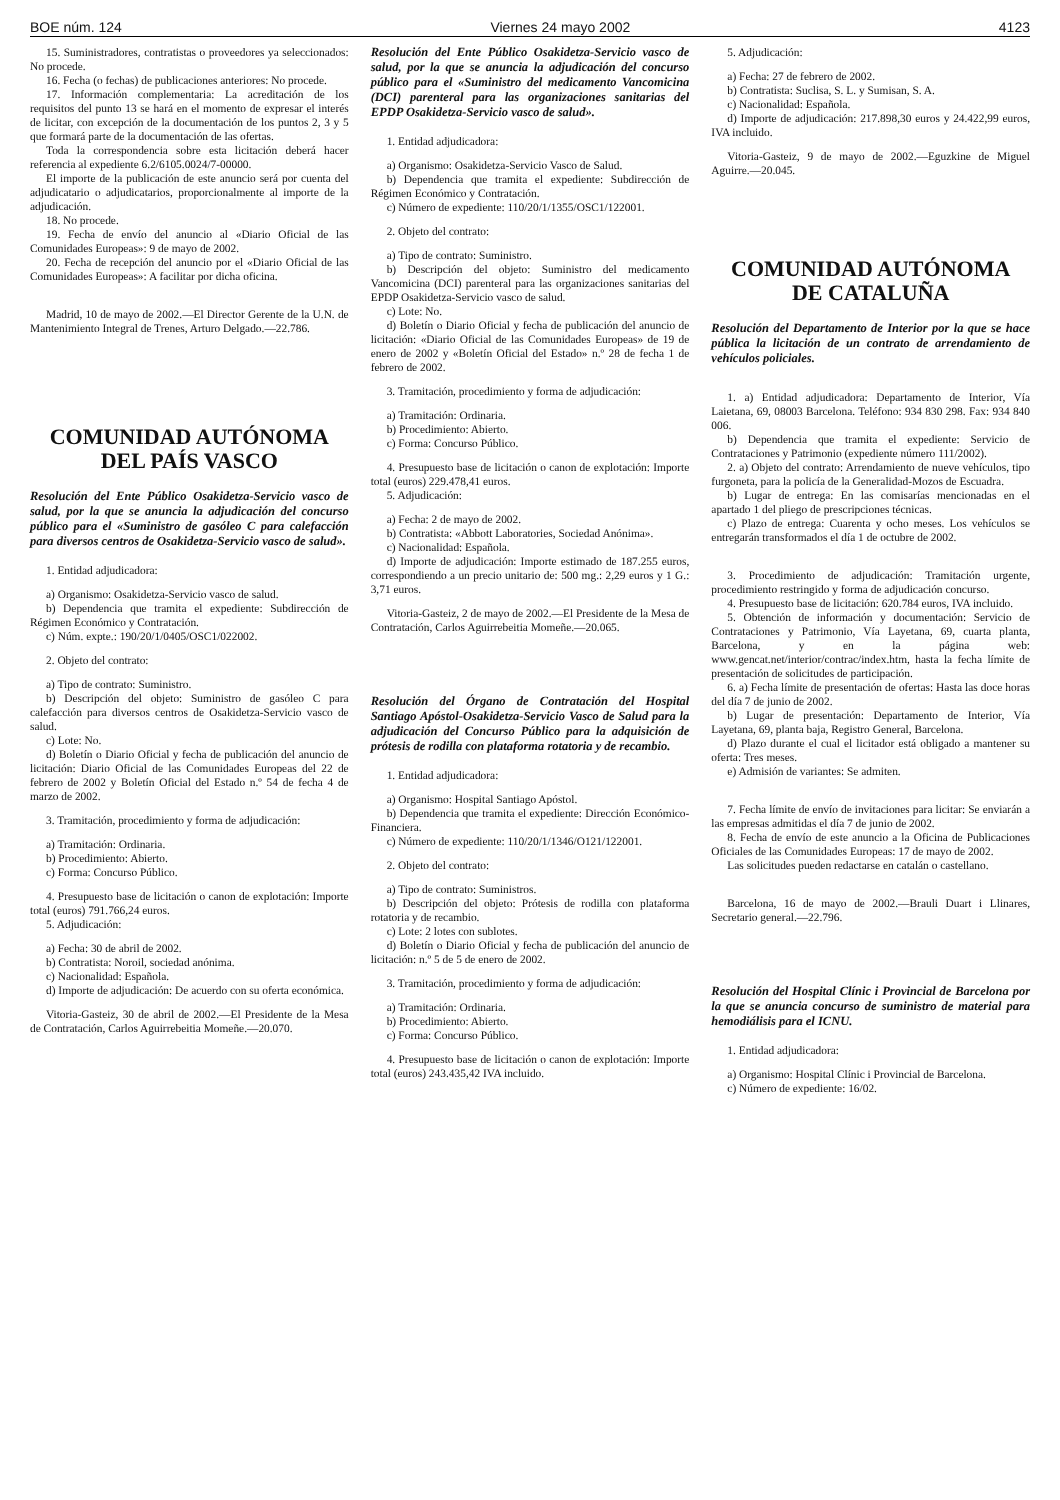BOE núm. 124 Viernes 24 mayo 2002 4123
15. Suministradores, contratistas o proveedores ya seleccionados: No procede.
16. Fecha (o fechas) de publicaciones anteriores: No procede.
17. Información complementaria: La acreditación de los requisitos del punto 13 se hará en el momento de expresar el interés de licitar, con excepción de la documentación de los puntos 2, 3 y 5 que formará parte de la documentación de las ofertas.
Toda la correspondencia sobre esta licitación deberá hacer referencia al expediente 6.2/6105.0024/7-00000.
El importe de la publicación de este anuncio será por cuenta del adjudicatario o adjudicatarios, proporcionalmente al importe de la adjudicación.
18. No procede.
19. Fecha de envío del anuncio al «Diario Oficial de las Comunidades Europeas»: 9 de mayo de 2002.
20. Fecha de recepción del anuncio por el «Diario Oficial de las Comunidades Europeas»: A facilitar por dicha oficina.
Madrid, 10 de mayo de 2002.—El Director Gerente de la U.N. de Mantenimiento Integral de Trenes, Arturo Delgado.—22.786.
COMUNIDAD AUTÓNOMA
DEL PAÍS VASCO
Resolución del Ente Público Osakidetza-Servicio vasco de salud, por la que se anuncia la adjudicación del concurso público para el «Suministro de gasóleo C para calefacción para diversos centros de Osakidetza-Servicio vasco de salud».
1. Entidad adjudicadora:
a) Organismo: Osakidetza-Servicio vasco de salud.
b) Dependencia que tramita el expediente: Subdirección de Régimen Económico y Contratación.
c) Núm. expte.: 190/20/1/0405/OSC1/022002.
2. Objeto del contrato:
a) Tipo de contrato: Suministro.
b) Descripción del objeto: Suministro de gasóleo C para calefacción para diversos centros de Osakidetza-Servicio vasco de salud.
c) Lote: No.
d) Boletín o Diario Oficial y fecha de publicación del anuncio de licitación: Diario Oficial de las Comunidades Europeas del 22 de febrero de 2002 y Boletín Oficial del Estado n.º 54 de fecha 4 de marzo de 2002.
3. Tramitación, procedimiento y forma de adjudicación:
a) Tramitación: Ordinaria.
b) Procedimiento: Abierto.
c) Forma: Concurso Público.
4. Presupuesto base de licitación o canon de explotación: Importe total (euros) 791.766,24 euros.
5. Adjudicación:
a) Fecha: 30 de abril de 2002.
b) Contratista: Noroil, sociedad anónima.
c) Nacionalidad: Española.
d) Importe de adjudicación: De acuerdo con su oferta económica.
Vitoria-Gasteiz, 30 de abril de 2002.—El Presidente de la Mesa de Contratación, Carlos Aguirrebeitia Momeñe.—20.070.
Resolución del Ente Público Osakidetza-Servicio vasco de salud, por la que se anuncia la adjudicación del concurso público para el «Suministro del medicamento Vancomicina (DCI) parenteral para las organizaciones sanitarias del EPDP Osakidetza-Servicio vasco de salud».
1. Entidad adjudicadora:
a) Organismo: Osakidetza-Servicio Vasco de Salud.
b) Dependencia que tramita el expediente: Subdirección de Régimen Económico y Contratación.
c) Número de expediente: 110/20/1/1355/OSC1/122001.
2. Objeto del contrato:
a) Tipo de contrato: Suministro.
b) Descripción del objeto: Suministro del medicamento Vancomicina (DCI) parenteral para las organizaciones sanitarias del EPDP Osakidetza-Servicio vasco de salud.
c) Lote: No.
d) Boletín o Diario Oficial y fecha de publicación del anuncio de licitación: «Diario Oficial de las Comunidades Europeas» de 19 de enero de 2002 y «Boletín Oficial del Estado» n.º 28 de fecha 1 de febrero de 2002.
3. Tramitación, procedimiento y forma de adjudicación:
a) Tramitación: Ordinaria.
b) Procedimiento: Abierto.
c) Forma: Concurso Público.
4. Presupuesto base de licitación o canon de explotación: Importe total (euros) 229.478,41 euros.
5. Adjudicación:
a) Fecha: 2 de mayo de 2002.
b) Contratista: «Abbott Laboratories, Sociedad Anónima».
c) Nacionalidad: Española.
d) Importe de adjudicación: Importe estimado de 187.255 euros, correspondiendo a un precio unitario de: 500 mg.: 2,29 euros y 1 G.: 3,71 euros.
Vitoria-Gasteiz, 2 de mayo de 2002.—El Presidente de la Mesa de Contratación, Carlos Aguirrebeitia Momeñe.—20.065.
Resolución del Órgano de Contratación del Hospital Santiago Apóstol-Osakidetza-Servicio Vasco de Salud para la adjudicación del Concurso Público para la adquisición de prótesis de rodilla con plataforma rotatoria y de recambio.
1. Entidad adjudicadora:
a) Organismo: Hospital Santiago Apóstol.
b) Dependencia que tramita el expediente: Dirección Económico-Financiera.
c) Número de expediente: 110/20/1/1346/O121/122001.
2. Objeto del contrato:
a) Tipo de contrato: Suministros.
b) Descripción del objeto: Prótesis de rodilla con plataforma rotatoria y de recambio.
c) Lote: 2 lotes con sublotes.
d) Boletín o Diario Oficial y fecha de publicación del anuncio de licitación: n.º 5 de 5 de enero de 2002.
3. Tramitación, procedimiento y forma de adjudicación:
a) Tramitación: Ordinaria.
b) Procedimiento: Abierto.
c) Forma: Concurso Público.
4. Presupuesto base de licitación o canon de explotación: Importe total (euros) 243.435,42 IVA incluido.
5. Adjudicación:
a) Fecha: 27 de febrero de 2002.
b) Contratista: Suclisa, S. L. y Sumisan, S. A.
c) Nacionalidad: Española.
d) Importe de adjudicación: 217.898,30 euros y 24.422,99 euros, IVA incluido.
Vitoria-Gasteiz, 9 de mayo de 2002.—Eguzkine de Miguel Aguirre.—20.045.
COMUNIDAD AUTÓNOMA
DE CATALUÑA
Resolución del Departamento de Interior por la que se hace pública la licitación de un contrato de arrendamiento de vehículos policiales.
1. a) Entidad adjudicadora: Departamento de Interior, Vía Laietana, 69, 08003 Barcelona. Teléfono: 934 830 298. Fax: 934 840 006.
b) Dependencia que tramita el expediente: Servicio de Contrataciones y Patrimonio (expediente número 111/2002).
2. a) Objeto del contrato: Arrendamiento de nueve vehículos, tipo furgoneta, para la policía de la Generalidad-Mozos de Escuadra.
b) Lugar de entrega: En las comisarías mencionadas en el apartado 1 del pliego de prescripciones técnicas.
c) Plazo de entrega: Cuarenta y ocho meses. Los vehículos se entregarán transformados el día 1 de octubre de 2002.
3. Procedimiento de adjudicación: Tramitación urgente, procedimiento restringido y forma de adjudicación concurso.
4. Presupuesto base de licitación: 620.784 euros, IVA incluido.
5. Obtención de información y documentación: Servicio de Contrataciones y Patrimonio, Vía Layetana, 69, cuarta planta, Barcelona, y en la página web: www.gencat.net/interior/contrac/index.htm, hasta la fecha límite de presentación de solicitudes de participación.
6. a) Fecha límite de presentación de ofertas: Hasta las doce horas del día 7 de junio de 2002.
b) Lugar de presentación: Departamento de Interior, Vía Layetana, 69, planta baja, Registro General, Barcelona.
d) Plazo durante el cual el licitador está obligado a mantener su oferta: Tres meses.
e) Admisión de variantes: Se admiten.
7. Fecha límite de envío de invitaciones para licitar: Se enviarán a las empresas admitidas el día 7 de junio de 2002.
8. Fecha de envío de este anuncio a la Oficina de Publicaciones Oficiales de las Comunidades Europeas: 17 de mayo de 2002.
Las solicitudes pueden redactarse en catalán o castellano.
Barcelona, 16 de mayo de 2002.—Brauli Duart i Llinares, Secretario general.—22.796.
Resolución del Hospital Clínic i Provincial de Barcelona por la que se anuncia concurso de suministro de material para hemodiálisis para el ICNU.
1. Entidad adjudicadora:
a) Organismo: Hospital Clínic i Provincial de Barcelona.
c) Número de expediente: 16/02.